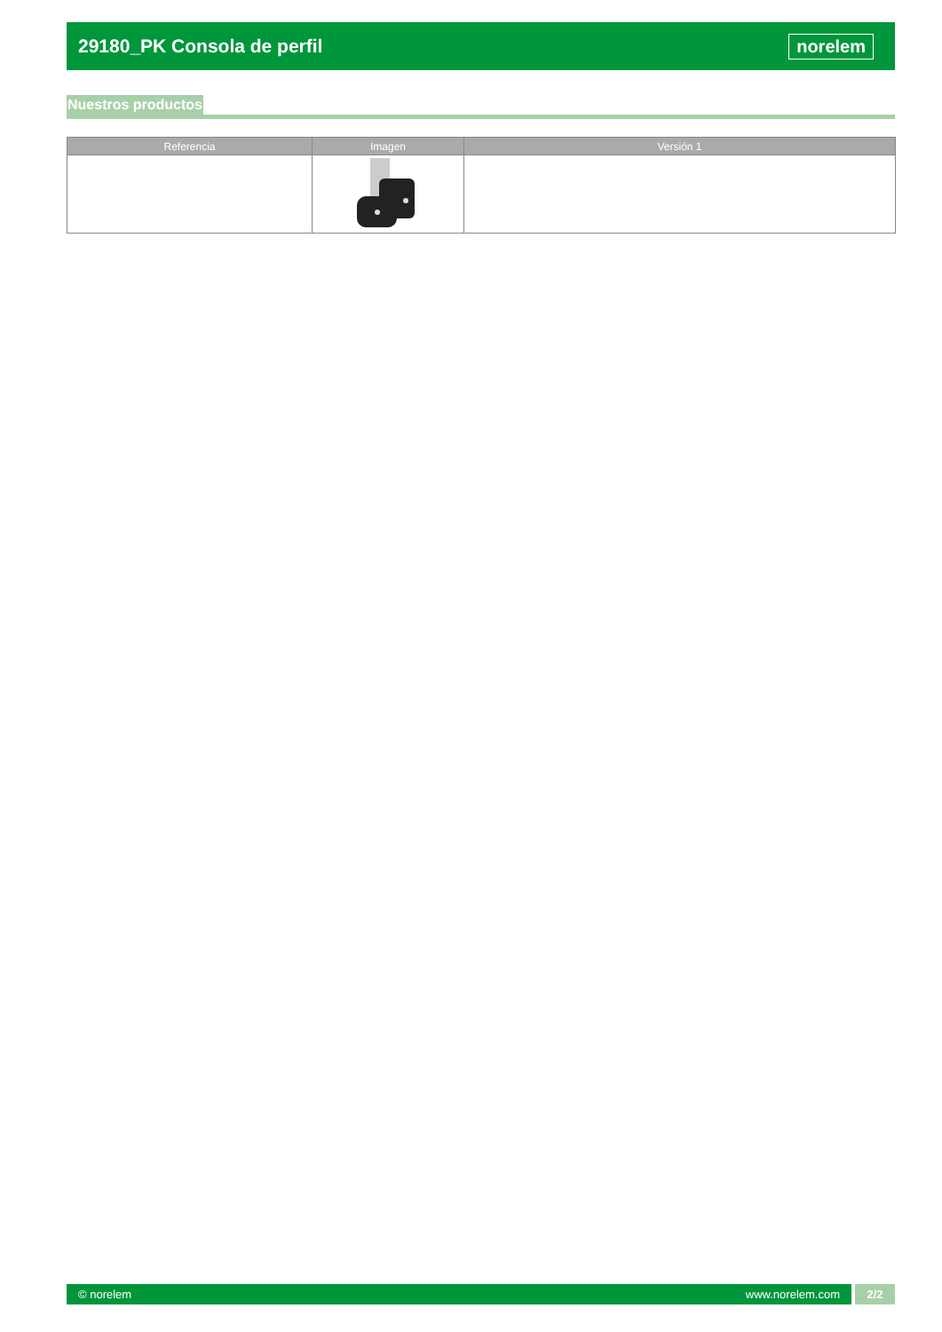29180_PK Consola de perfil norelem
Nuestros productos
| Referencia | Imagen | Versión 1 |
| --- | --- | --- |
© norelem www.norelem.com
2/2